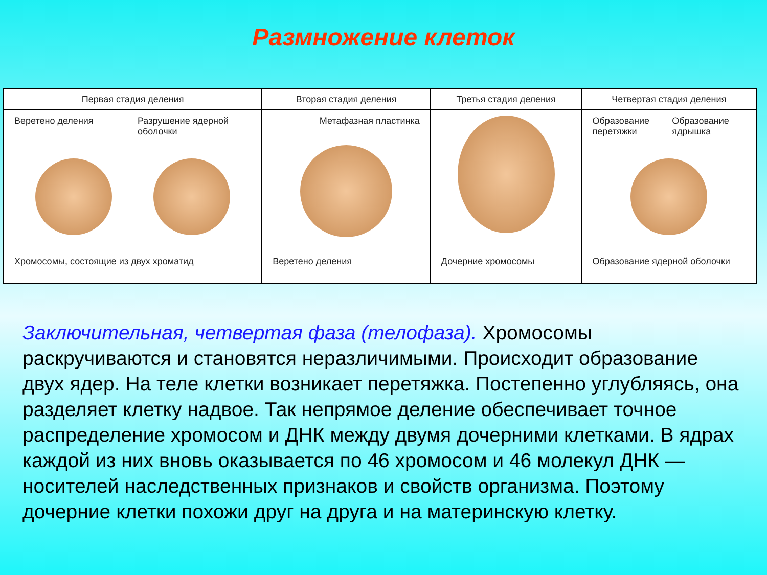Размножение клеток
Первая стадия деления
Веретено деления
Разрушение ядерной оболочки
Хромосомы, состоящие из двух хроматид
Вторая стадия деления
Метафазная пластинка
Веретено деления
Третья стадия деления
Дочерние хромосомы
Четвертая стадия деления
Образование перетяжки
Образование ядрышка
Образование ядерной оболочки
Заключительная, четвертая фаза (телофаза). Хромосомы раскручиваются и становятся неразличимыми. Происходит образование двух ядер. На теле клетки возникает перетяжка. Постепенно углубляясь, она разделяет клетку надвое. Так непрямое деление обеспечивает точное распределение хромосом и ДНК между двумя дочерними клетками. В ядрах каждой из них вновь оказывается по 46 хромосом и 46 молекул ДНК — носителей наследственных признаков и свойств организма. Поэтому дочерние клетки похожи друг на друга и на материнскую клетку.